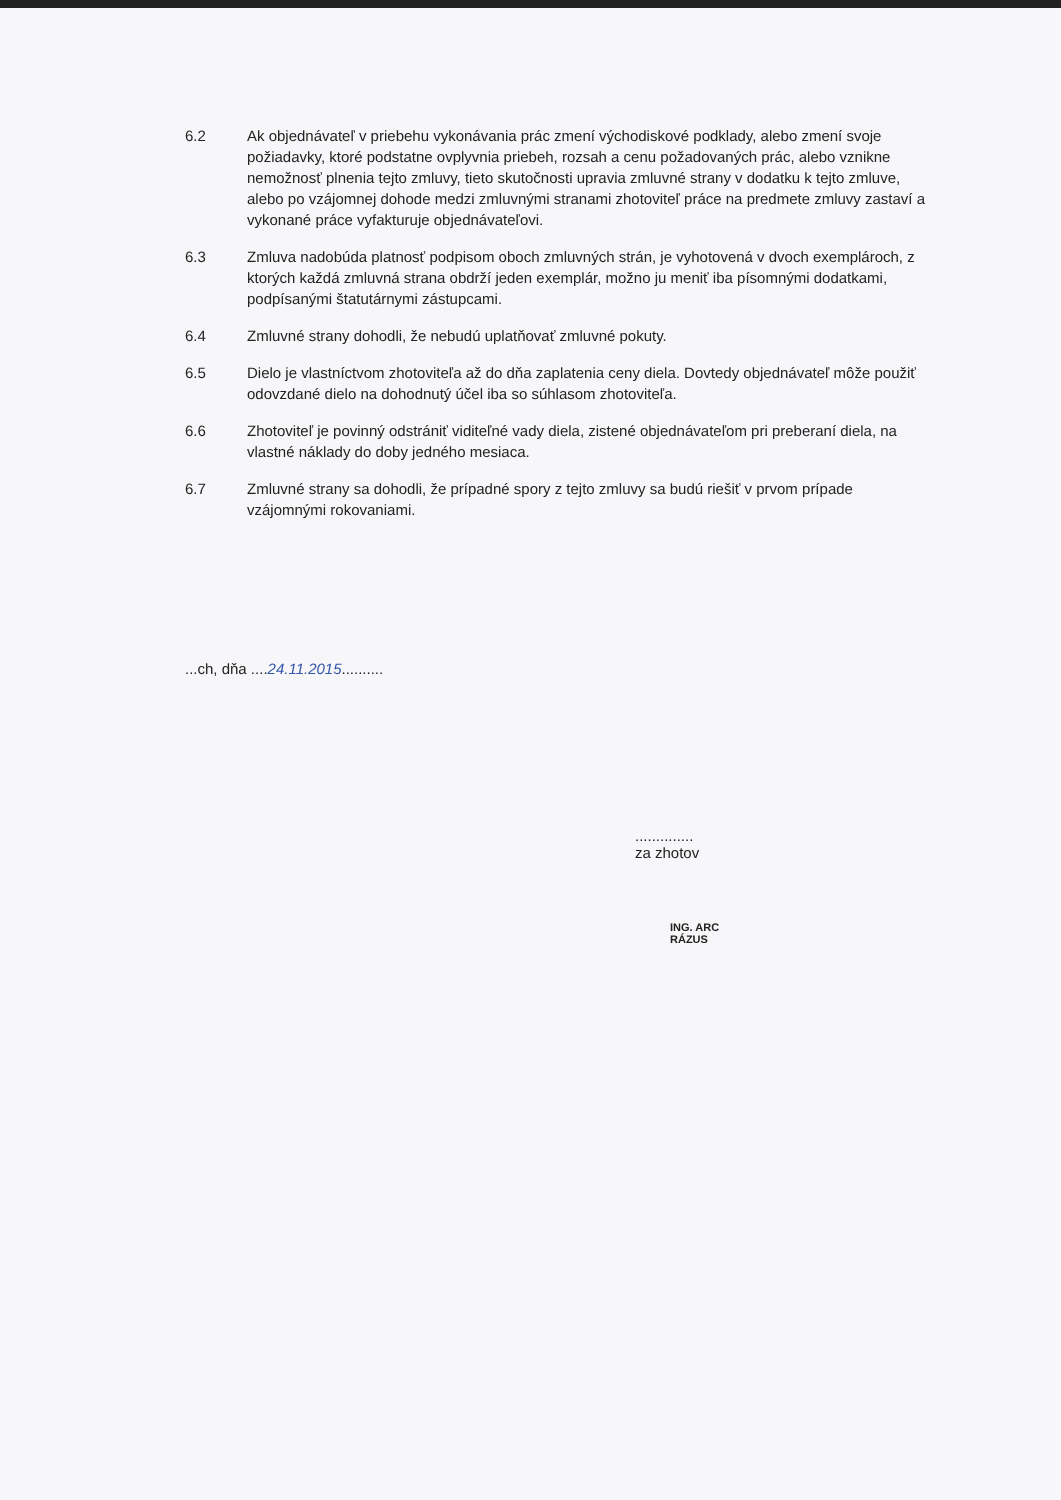6.2 Ak objednávateľ v priebehu vykonávania prác zmení východiskové podklady, alebo zmení svoje požiadavky, ktoré podstatne ovplyvnia priebeh, rozsah a cenu požadovaných prác, alebo vznikne nemožnosť plnenia tejto zmluvy, tieto skutočnosti upravia zmluvné strany v dodatku k tejto zmluve, alebo po vzájomnej dohode medzi zmluvnými stranami zhotoviteľ práce na predmete zmluvy zastaví a vykonané práce vyfakturuje objednávateľovi.
6.3 Zmluva nadobúda platnosť podpisom oboch zmluvných strán, je vyhotovená v dvoch exemplároch, z ktorých každá zmluvná strana obdrží jeden exemplár, možno ju meniť iba písomnými dodatkami, podpísanými štatutárnymi zástupcami.
6.4 Zmluvné strany dohodli, že nebudú uplatňovať zmluvné pokuty.
6.5 Dielo je vlastníctvom zhotoviteľa až do dňa zaplatenia ceny diela. Dovtedy objednávateľ môže použiť odovzdané dielo na dohodnutý účel iba so súhlasom zhotoviteľa.
6.6 Zhotoviteľ je povinný odstrániť viditeľné vady diela, zistené objednávateľom pri preberaní diela, na vlastné náklady do doby jedného mesiaca.
6.7 Zmluvné strany sa dohodli, že prípadné spory z tejto zmluvy sa budú riešiť v prvom prípade vzájomnými rokovaniami.
...ch, dňa ....24.11.2015..........
..............
za zhotov
ING. ARC
RÁZUS